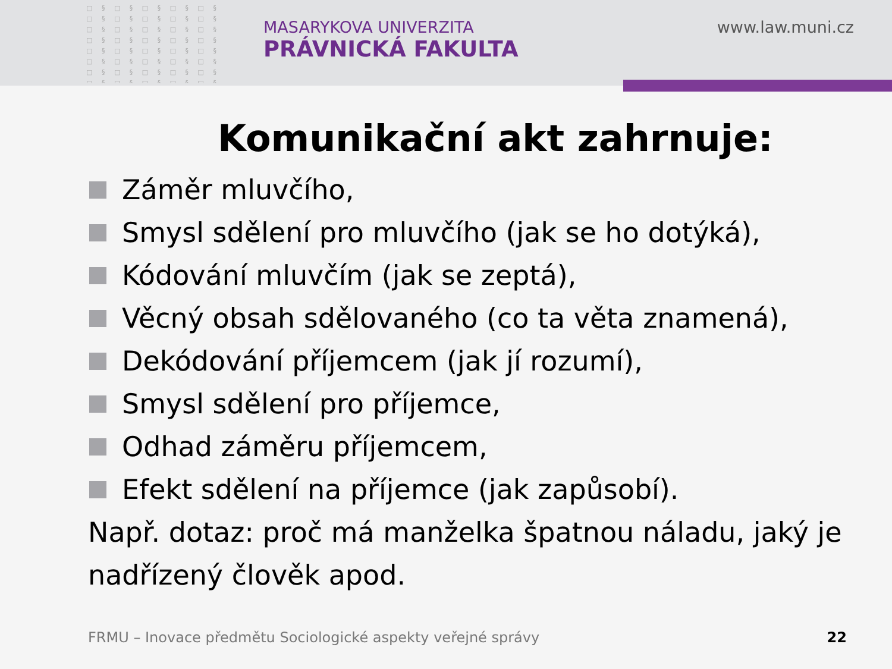□ § □ § □ § □ § □ § □ § □ § □ § □ § □ § □ § □ § □ § □ § □ § □ § □ § □ § □ § □ § □ § □ § □ § □ § □ § □ § □ § □ § □ § □ § □ § □ § □ § □ § □ § □ § □ § □ § □ § □ § □ §
MASARYKOVA UNIVERZITA
PRÁVNICKÁ FAKULTA
www.law.muni.cz
Komunikační akt zahrnuje:
Záměr mluvčího,
Smysl sdělení pro mluvčího (jak se ho dotýká),
Kódování mluvčím (jak se zeptá),
Věcný obsah sdělovaného (co ta věta znamená),
Dekódování příjemcem (jak jí rozumí),
Smysl sdělení pro příjemce,
Odhad záměru příjemcem,
Efekt sdělení na příjemce (jak zapůsobí).
Např. dotaz: proč má manželka špatnou náladu, jaký je nadřízený člověk apod.
FRMU – Inovace předmětu Sociologické aspekty veřejné správy
22